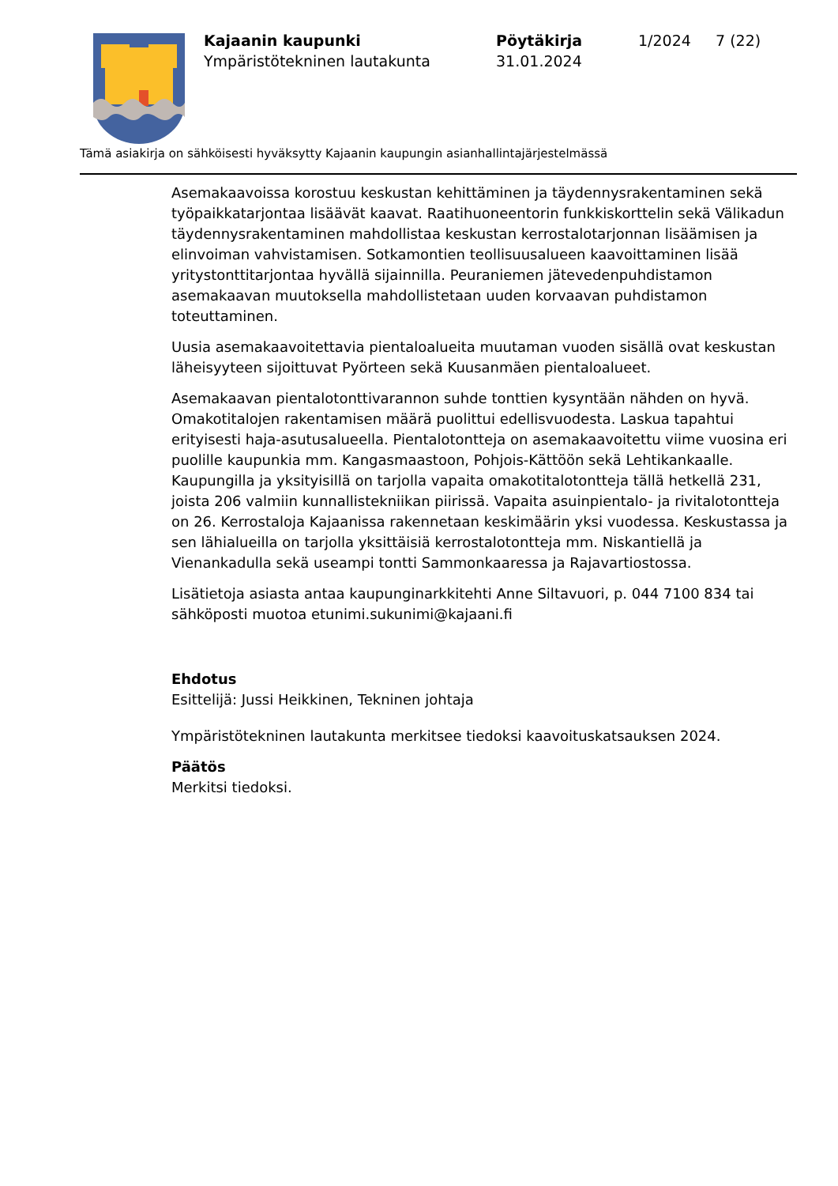Kajaanin kaupunki
Ympäristötekninen lautakunta
Pöytäkirja
31.01.2024
1/2024 7 (22)
Tämä asiakirja on sähköisesti hyväksytty Kajaanin kaupungin asianhallintajärjestelmässä
Asemakaavoissa korostuu keskustan kehittäminen ja täydennysrakentaminen sekä työpaikkatarjontaa lisäävät kaavat. Raatihuoneentorin funkkiskorttelin sekä Välikadun täydennysrakentaminen mahdollistaa keskustan kerrostalotarjonnan lisäämisen ja elinvoiman vahvistamisen. Sotkamontien teollisuusalueen kaavoittaminen lisää yritystonttitarjontaa hyvällä sijainnilla. Peuraniemen jätevedenpuhdistamon asemakaavan muutoksella mahdollistetaan uuden korvaavan puhdistamon toteuttaminen.
Uusia asemakaavoitettavia pientaloalueita muutaman vuoden sisällä ovat keskustan läheisyyteen sijoittuvat Pyörteen sekä Kuusanmäen pientaloalueet.
Asemakaavan pientalotonttivarannon suhde tonttien kysyntään nähden on hyvä. Omakotitalojen rakentamisen määrä puolittui edellisvuodesta. Laskua tapahtui erityisesti haja-asutusalueella. Pientalotontteja on asemakaavoitettu viime vuosina eri puolille kaupunkia mm. Kangasmaastoon, Pohjois-Kättöön sekä Lehtikankaalle. Kaupungilla ja yksityisillä on tarjolla vapaita omakotitalotontteja tällä hetkellä 231, joista 206 valmiin kunnallistekniikan piirissä. Vapaita asuinpientalo- ja rivitalotontteja on 26. Kerrostaloja Kajaanissa rakennetaan keskimäärin yksi vuodessa. Keskustassa ja sen lähialueilla on tarjolla yksittäisiä kerrostalotontteja mm. Niskantiellä ja Vienankadulla sekä useampi tontti Sammonkaaressa ja Rajavartiostossa.
Lisätietoja asiasta antaa kaupunginarkkitehti Anne Siltavuori, p. 044 7100 834 tai sähköposti muotoa etunimi.sukunimi@kajaani.fi
Ehdotus
Esittelijä: Jussi Heikkinen, Tekninen johtaja
Ympäristötekninen lautakunta merkitsee tiedoksi kaavoituskatsauksen 2024.
Päätös
Merkitsi tiedoksi.